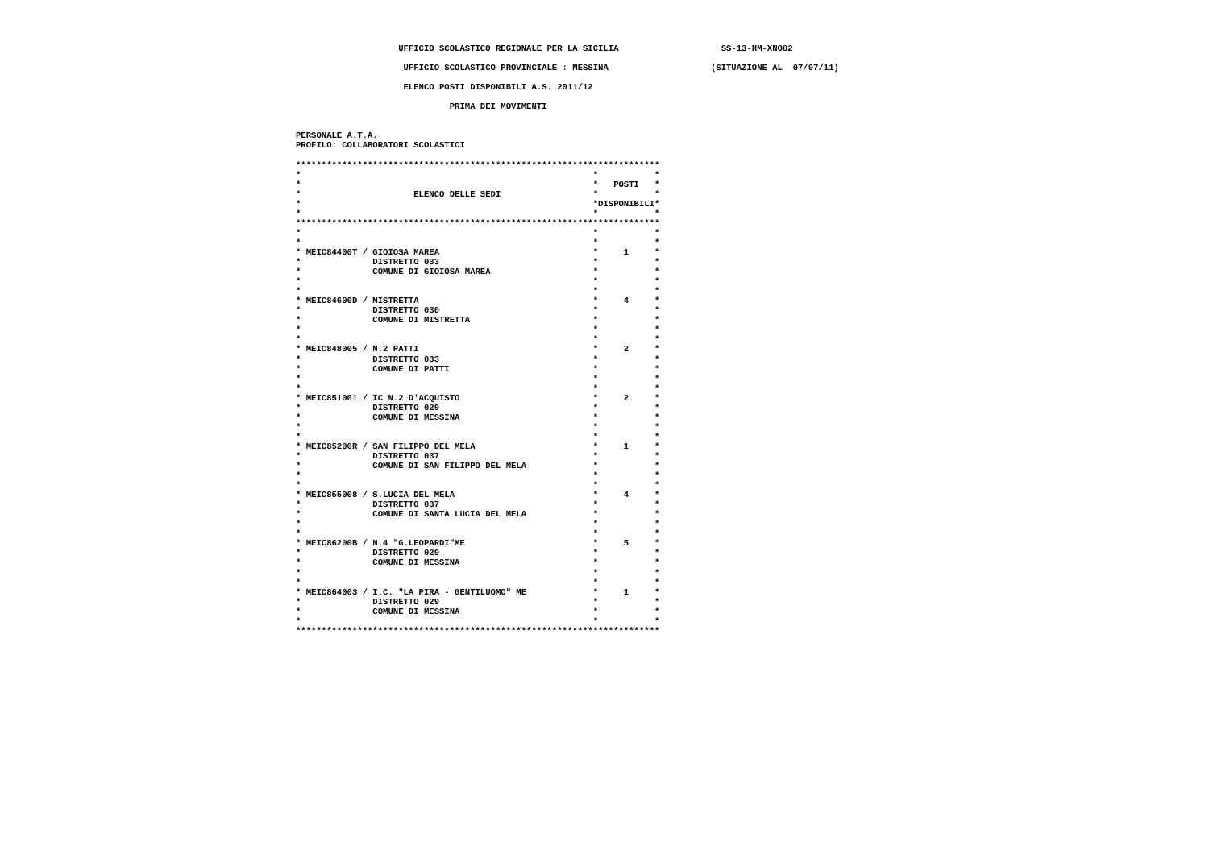UFFICIO SCOLASTICO REGIONALE PER LA SICILIA                    SS-13-HM-XNO02

                     UFFICIO SCOLASTICO PROVINCIALE : MESSINA                    (SITUAZIONE AL  07/07/11)

                     ELENCO POSTI DISPONIBILI A.S. 2011/12

                              PRIMA DEI MOVIMENTI


PERSONALE A.T.A.
PROFILO: COLLABORATORI SCOLASTICI

***********************************************************************
*                                                         *           *
*                                                         *   POSTI   *
*                      ELENCO DELLE SEDI                  *           *
*                                                         *DISPONIBILI*
*                                                         *           *
***********************************************************************
*                                                         *           *
*                                                         *           *
* MEIC84400T / GIOIOSA MAREA                              *     1     *
*              DISTRETTO 033                              *           *
*              COMUNE DI GIOIOSA MAREA                    *           *
*                                                         *           *
*                                                         *           *
* MEIC84600D / MISTRETTA                                  *     4     *
*              DISTRETTO 030                              *           *
*              COMUNE DI MISTRETTA                        *           *
*                                                         *           *
*                                                         *           *
* MEIC848005 / N.2 PATTI                                  *     2     *
*              DISTRETTO 033                              *           *
*              COMUNE DI PATTI                            *           *
*                                                         *           *
*                                                         *           *
* MEIC851001 / IC N.2 D'ACQUISTO                          *     2     *
*              DISTRETTO 029                              *           *
*              COMUNE DI MESSINA                          *           *
*                                                         *           *
*                                                         *           *
* MEIC85200R / SAN FILIPPO DEL MELA                       *     1     *
*              DISTRETTO 037                              *           *
*              COMUNE DI SAN FILIPPO DEL MELA             *           *
*                                                         *           *
*                                                         *           *
* MEIC855008 / S.LUCIA DEL MELA                           *     4     *
*              DISTRETTO 037                              *           *
*              COMUNE DI SANTA LUCIA DEL MELA             *           *
*                                                         *           *
*                                                         *           *
* MEIC86200B / N.4 "G.LEOPARDI"ME                         *     5     *
*              DISTRETTO 029                              *           *
*              COMUNE DI MESSINA                          *           *
*                                                         *           *
*                                                         *           *
* MEIC864003 / I.C. "LA PIRA - GENTILUOMO" ME             *     1     *
*              DISTRETTO 029                              *           *
*              COMUNE DI MESSINA                          *           *
*                                                         *           *
***********************************************************************